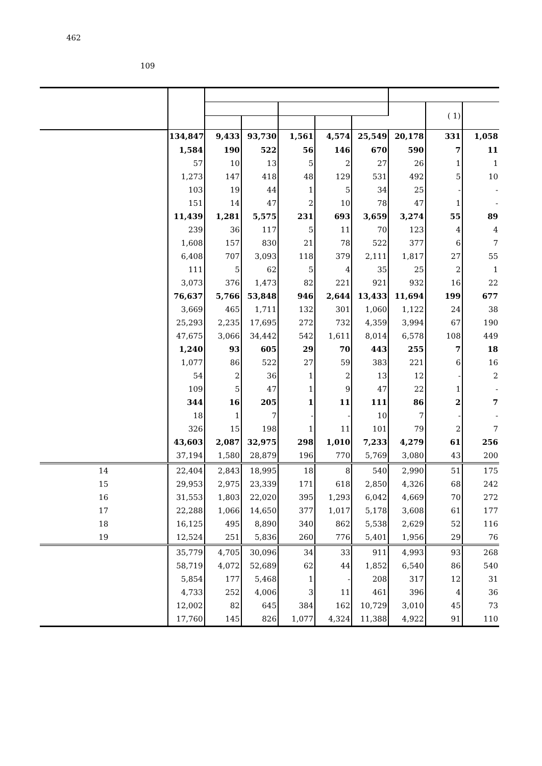462
109
| | | | | | | | | ( 1) | |
| --- | --- | --- | --- | --- | --- | --- | --- | --- | --- |
| | 134,847 | 9,433 | 93,730 | 1,561 | 4,574 | 25,549 | 20,178 | 331 | 1,058 |
| | 1,584 | 190 | 522 | 56 | 146 | 670 | 590 | 7 | 11 |
| | 57 | 10 | 13 | 5 | 2 | 27 | 26 | 1 | 1 |
| | 1,273 | 147 | 418 | 48 | 129 | 531 | 492 | 5 | 10 |
| | 103 | 19 | 44 | 1 | 5 | 34 | 25 | - | - |
| | 151 | 14 | 47 | 2 | 10 | 78 | 47 | 1 | - |
| | 11,439 | 1,281 | 5,575 | 231 | 693 | 3,659 | 3,274 | 55 | 89 |
| | 239 | 36 | 117 | 5 | 11 | 70 | 123 | 4 | 4 |
| | 1,608 | 157 | 830 | 21 | 78 | 522 | 377 | 6 | 7 |
| | 6,408 | 707 | 3,093 | 118 | 379 | 2,111 | 1,817 | 27 | 55 |
| | 111 | 5 | 62 | 5 | 4 | 35 | 25 | 2 | 1 |
| | 3,073 | 376 | 1,473 | 82 | 221 | 921 | 932 | 16 | 22 |
| | 76,637 | 5,766 | 53,848 | 946 | 2,644 | 13,433 | 11,694 | 199 | 677 |
| | 3,669 | 465 | 1,711 | 132 | 301 | 1,060 | 1,122 | 24 | 38 |
| | 25,293 | 2,235 | 17,695 | 272 | 732 | 4,359 | 3,994 | 67 | 190 |
| | 47,675 | 3,066 | 34,442 | 542 | 1,611 | 8,014 | 6,578 | 108 | 449 |
| | 1,240 | 93 | 605 | 29 | 70 | 443 | 255 | 7 | 18 |
| | 1,077 | 86 | 522 | 27 | 59 | 383 | 221 | 6 | 16 |
| | 54 | 2 | 36 | 1 | 2 | 13 | 12 | - | 2 |
| | 109 | 5 | 47 | 1 | 9 | 47 | 22 | 1 | - |
| | 344 | 16 | 205 | 1 | 11 | 111 | 86 | 2 | 7 |
| | 18 | 1 | 7 | - | - | 10 | 7 | - | - |
| | 326 | 15 | 198 | 1 | 11 | 101 | 79 | 2 | 7 |
| | 43,603 | 2,087 | 32,975 | 298 | 1,010 | 7,233 | 4,279 | 61 | 256 |
| | 37,194 | 1,580 | 28,879 | 196 | 770 | 5,769 | 3,080 | 43 | 200 |
| 14 | 22,404 | 2,843 | 18,995 | 18 | 8 | 540 | 2,990 | 51 | 175 |
| 15 | 29,953 | 2,975 | 23,339 | 171 | 618 | 2,850 | 4,326 | 68 | 242 |
| 16 | 31,553 | 1,803 | 22,020 | 395 | 1,293 | 6,042 | 4,669 | 70 | 272 |
| 17 | 22,288 | 1,066 | 14,650 | 377 | 1,017 | 5,178 | 3,608 | 61 | 177 |
| 18 | 16,125 | 495 | 8,890 | 340 | 862 | 5,538 | 2,629 | 52 | 116 |
| 19 | 12,524 | 251 | 5,836 | 260 | 776 | 5,401 | 1,956 | 29 | 76 |
| | 35,779 | 4,705 | 30,096 | 34 | 33 | 911 | 4,993 | 93 | 268 |
| | 58,719 | 4,072 | 52,689 | 62 | 44 | 1,852 | 6,540 | 86 | 540 |
| | 5,854 | 177 | 5,468 | 1 | - | 208 | 317 | 12 | 31 |
| | 4,733 | 252 | 4,006 | 3 | 11 | 461 | 396 | 4 | 36 |
| | 12,002 | 82 | 645 | 384 | 162 | 10,729 | 3,010 | 45 | 73 |
| | 17,760 | 145 | 826 | 1,077 | 4,324 | 11,388 | 4,922 | 91 | 110 |